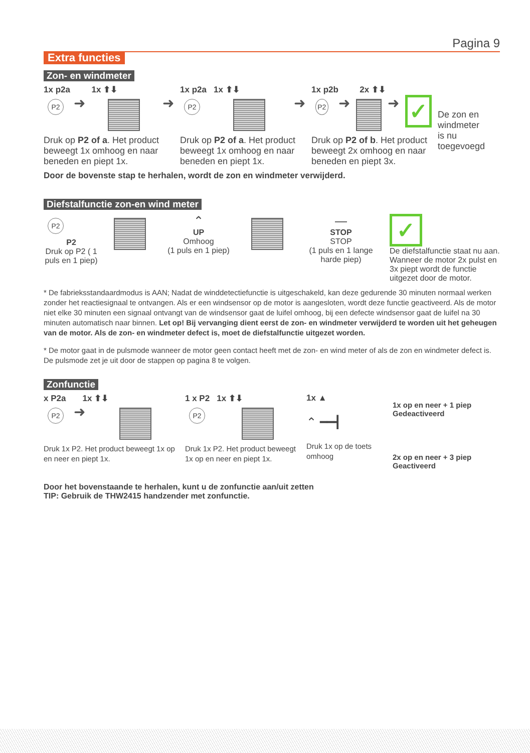Pagina 9
Extra functies
Zon- en windmeter
1x p2a 1x ⬆⬇
P2
➜ ➜
Druk op P2 of a. Het product beweegt 1x omhoog en naar beneden en piept 1x.
1x p2a 1x ⬆⬇
P2
➜
Druk op P2 of a. Het product beweegt 1x omhoog en naar beneden en piept 1x.
1x p2b 2x ⬆⬇
P2
➜ ➜
✓
Druk op P2 of b. Het product beweegt 2x omhoog en naar beneden en piept 3x.
De zon en windmeter is nu toegevoegd
Door de bovenste stap te herhalen, wordt de zon en windmeter verwijderd.
Diefstalfunctie zon-en wind meter
P2
P2
Druk op P2 ( 1 puls en 1 piep)
⌃
UP
Omhoog
(1 puls en 1 piep)
—
STOP
STOP
(1 puls en 1 lange harde piep)
✓
De diefstalfunctie staat nu aan. Wanneer de motor 2x pulst en 3x piept wordt de functie uitgezet door de motor.
* De fabrieksstandaardmodus is AAN; Nadat de winddetectiefunctie is uitgeschakeld, kan deze gedurende 30 minuten normaal werken zonder het reactiesignaal te ontvangen. Als er een windsensor op de motor is aangesloten, wordt deze functie geactiveerd. Als de motor niet elke 30 minuten een signaal ontvangt van de windsensor gaat de luifel omhoog, bij een defecte windsensor gaat de luifel na 30 minuten automatisch naar binnen. Let op! Bij vervanging dient eerst de zon- en windmeter verwijderd te worden uit het geheugen van de motor. Als de zon- en windmeter defect is, moet de diefstalfunctie uitgezet worden.
* De motor gaat in de pulsmode wanneer de motor geen contact heeft met de zon- en wind meter of als de zon en windmeter defect is. De pulsmode zet je uit door de stappen op pagina 8 te volgen.
Zonfunctie
x P2a 1x ⬆⬇
P2
➜
Druk 1x P2. Het product beweegt 1x op en neer en piept 1x.
1 x P2 1x ⬆⬇
P2
Druk 1x P2. Het product beweegt 1x op en neer en piept 1x.
1x ▲
⌃ ━━┫
Druk 1x op de toets omhoog
1x op en neer + 1 piep
Gedeactiveerd
2x op en neer + 3 piep
Geactiveerd
Door het bovenstaande te herhalen, kunt u de zonfunctie aan/uit zetten
TIP: Gebruik de THW2415 handzender met zonfunctie.